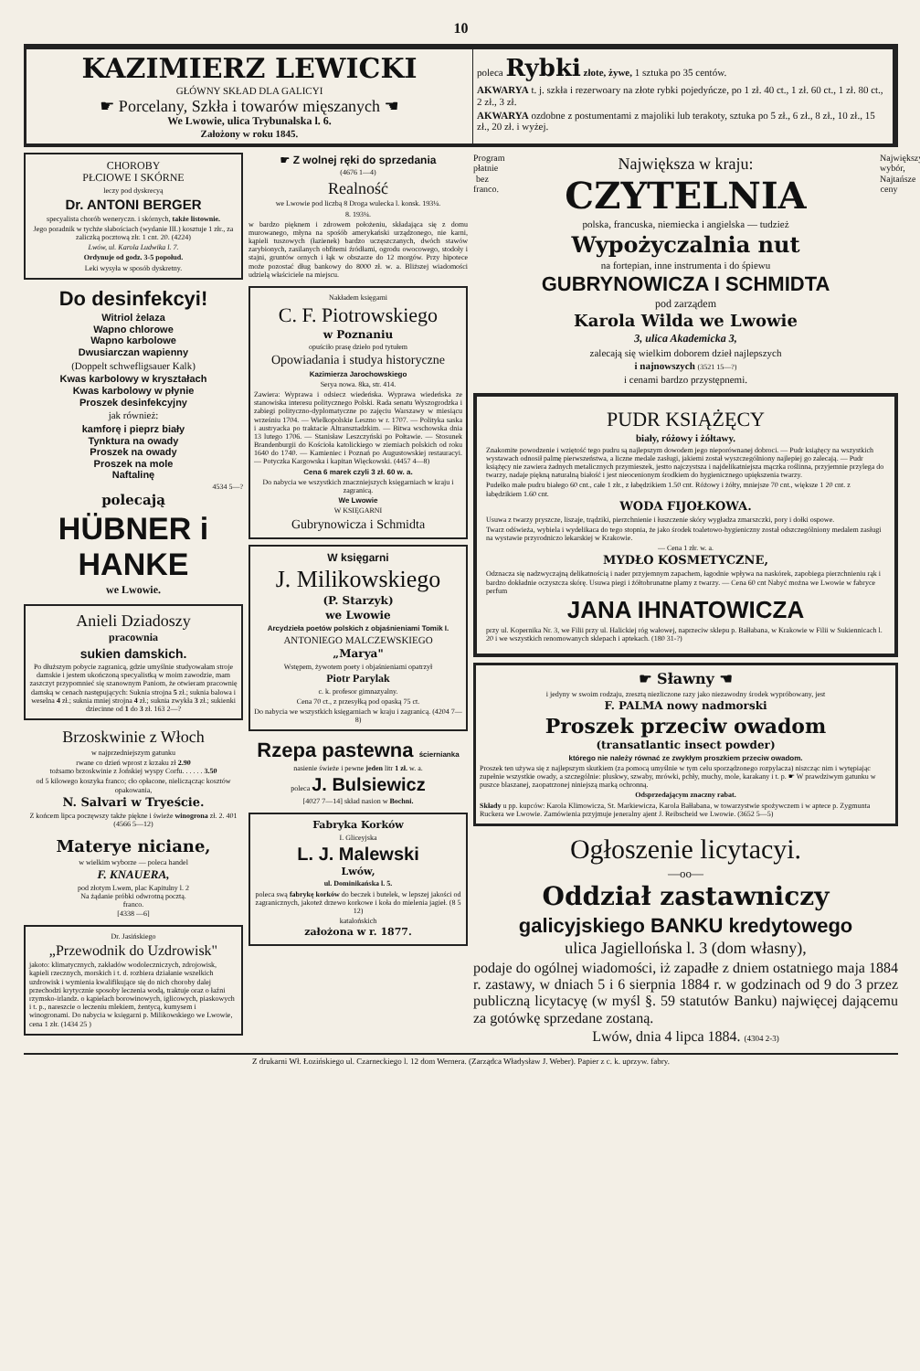10
KAZIMIERZ LEWICKI
GŁÓWNY SKŁAD DLA GALICYI
☛ Porcelany, Szkła i towarów mięszanych ☚
We Lwowie, ulica Trybunalska l. 6.
Założony w roku 1845.
poleca Rybki złote, żywe, 1 sztuka po 35 centów.
AKWARYA t. j. szkła i rezerwoary na złote rybki pojedyńcze, po 1 zł. 40 ct., 1 zł. 60 ct., 1 zł. 80 ct., 2 zł., 3 zł.
AKWARYA ozdobne z postumentami z majoliki lub terakoty, sztuka po 5 zł., 6 zł., 8 zł., 10 zł., 15 zł., 20 zł. i wyżej.
CHOROBY
PŁCIOWE I SKÓRNE
leczy pod dyskrecyą
Dr. ANTONI BERGER
specyalista chorób weneryczn. i skórnych, także listownie.
Jego poradnik w tychże słabościach (wydanie III.) kosztuje 1 złr., za zaliczką pocztową złr. 1 cnt. 20. (4224)
Lwów, ul. Karola Ludwika l. 7.
Ordynuje od godz. 3-5 popołud.
Leki wysyła w sposób dyskretny.
Do desinfekcyi!
Witriol żelaza
Wapno chlorowe
Wapno karbolowe
Dwusiarczan wapienny
(Doppelt schwefligsauer Kalk)
Kwas karbolowy w kryształach
Kwas karbolowy w płynie
Proszek desinfekcyjny
jak również:
kamforę i pieprz biały
Tynktura na owady
Proszek na owady
Proszek na mole
Naftalinę
4534 5—?
polecają
HÜBNER i HANKE
we Lwowie.
Anieli Dziadoszy
pracownia
sukien damskich.
Po dłuższym pobycie zagranicą, gdzie umyślnie studyowałam stroje damskie i jestem ukończoną specyalistką w moim zawodzie, mam zaszczyt przypomnieć się szanownym Paniom, że otwieram pracownię damską w cenach następujących: Suknia strojna 5 zł.; suknia balowa i weselna 4 zł.; suknia mniej strojna 4 zł.; suknia zwykła 3 zł.; sukienki dziecinne od 1 do 3 zł. 163 2—?
Brzoskwinie z Włoch
w najprzedniejszym gatunku
rwane co dzień wprost z krzaku zł 2.90
tożsamo brzoskwinie z Jońskiej wyspy Corfu. . . . . . 3.50
od 5 kilowego koszyka franco; cło opłacone, nieliczącząc kosztów opakowania,
N. Salvari w Tryeście.
Z końcem lipca poczęwszy także piękne i świeże winogrona zł. 2. 401 (4566 5—12)
Materye niciane,
w wielkim wyborze — poleca handel
F. KNAUERA,
pod złotym Lwem, plac Kapitulny l. 2
Na żądanie próbki odwrotną pocztą.
franco.
[4338 —6]
Dr. Jasińskiego
„Przewodnik do Uzdrowisk"
jakoto: klimatycznych, zakładów wodoleczniczych, zdrojowisk, kąpieli rzecznych, morskich i t. d. rozbiera działanie wszelkich uzdrowisk i wymienia kwalifikujące się do nich choroby dalej przechodzi krytycznie sposoby leczenia wodą, traktuje oraz o łaźni rzymsko-irlandz. o kąpielach borowinowych, iglicowych, piaskowych i t. p., nareszcie o leczeniu mlekiem, żentycą, kumysem i winogronami. Do nabycia w księgarni p. Milikowskiego we Lwowie, cena 1 złr. (1434 25 )
☛ Z wolnej ręki do sprzedania
(4676 1—4)
Realność
we Lwowie pod liczbą 8 Droga wulecka l. konsk. 193¼.
8. 193¼.
w bardzo pięknem i zdrowem położeniu, składająca się z domu murowanego, młyna na spośób amerykański urządzonego, nie karni, kąpieli tuszowych (łazienek) bardzo uczęszczanych, dwóch stawów zarybionych, zasilanych obfitemi źródłami, ogrodu owocowego, stodoły i stajni, gruntów ornych i łąk w obszarze do 12 morgów. Przy hipotece może pozostać dług bankowy do 8000 zł. w. a. Bliższej wiadomości udzielą właściciele na miejscu.
Nakładem księgarni
C. F. Piotrowskiego
w Poznaniu
opuściło prasę dzieło pod tytułem
Opowiadania i studya historyczne
Kazimierza Jarochowskiego
Serya nowa. 8ka, str. 414.
Zawiera: Wyprawa i odsiecz wiedeńska. Wyprawa wiedeńska ze stanowiska interesu politycznego Polski. Rada senatu Wyszogrodzka i zabiegi polityczno-dyplomatyczne po zajęciu Warszawy w miesiącu wrześniu 1704. — Wielkopolskie Leszno w r. 1707. — Polityka saska i austryacka po traktacie Altransztadzkim. — Bitwa wschowska dnia 13 lutego 1706. — Stanisław Leszczyński po Połtawie. — Stosunek Brandenburgii do Kościoła katolickiego w ziemiach polskich od roku 1640 do 1740. — Kamieniec i Poznań po Augustowskiej restauracyi. — Potyczka Kargowska i kapitan Więckowski. (4457 4—8)
Cena 6 marek czyli 3 zł. 60 w. a.
Do nabycia we wszystkich znaczniejszych księgarniach w kraju i zagranicą.
We Lwowie
W KSIĘGARNI
Gubrynowicza i Schmidta
W księgarni
J. Milikowskiego
(P. Starzyk)
we Lwowie
Arcydzieła poetów polskich z objaśnieniami Tomik I.
ANTONIEGO MALCZEWSKIEGO
„Marya"
Wstępem, żywotem poety i objaśnieniami opatrzył
Piotr Parylak
c. k. profesor gimnazyalny.
Cena 70 ct., z przesyłką pod opaską 75 ct.
Do nabycia we wszystkich księgarniach w kraju i zagranicą. (4204 7—8)
Rzepa pastewna ściernianka
nasienie świeże i pewne jeden litr 1 zł. w. a.
poleca J. Bulsiewicz
[4027 7—14] skład nasion w Bochni.
Fabryka Korków
I. Gliceyjska
L. J. Malewski
Lwów,
ul. Dominikańska l. 5.
poleca swą fabrykę korków do beczek i butelek, w lepszej jakości od zagranicznych, jakoteż drzewo korkowe i koła do mielenia jagieł. (8 5 12)
katalońskich
założona w r. 1877.
Program płatnie bez franco.
Największa w kraju:
CZYTELNIA
polska, francuska, niemiecka i angielska — tudzież
Wypożyczalnia nut
na fortepian, inne instrumenta i do śpiewu
GUBRYNOWICZA I SCHMIDTA
pod zarządem
Karola Wilda we Lwowie
3, ulica Akademicka 3,
zalecają się wielkim doborem dzieł najlepszych
i najnowszych (3521 15—?)
i cenami bardzo przystępnemi.
Największy wybór, Najtańsze ceny
PUDR KSIĄŻĘCY
biały, różowy i żółtawy.
Znakomite powodzenie i wziętość tego pudru są najlepszym dowodem jego nieporównanej dobroci. — Pudr książęcy na wszystkich wystawach odnosił palmę pierwszeństwa, a liczne medale zasługi, jakiemi został wyszczególniony najlepiej go zalecają. — Pudr książęcy nie zawiera żadnych metalicznych przymieszek, jestto najczystsza i najdelikatniejsza mączka roślinna, przyjemnie przylega do twarzy, nadaje piękną naturalną białość i jest nieocenionym środkiem do hygienicznego upiększenia twarzy.
Pudełko małe pudru białego 60 cnt., całe 1 złr., z łabędzikiem 1.50 cnt. Różowy i żółty, mniejsze 70 cnt., większe 1 20 cnt. z łabędzikiem 1.60 cnt.
WODA FIJOŁKOWA.
Usuwa z twarzy pryszcze, liszaje, trądziki, pierzchnienie i łuszczenie skóry wygładza zmarszczki, pory i dołki ospowe.
Twarz odświeża, wybiela i wydelikaca do tego stopnia, że jako środek toaletowo-hygieniczny został odszczególniony medalem zasługi na wystawie przyrodniczo lekarskiej w Krakowie.
— Cena 1 złr. w. a.
MYDŁO KOSMETYCZNE,
Odznacza się nadzwyczajną delikatnością i nader przyjemnym zapachem, łagodnie wpływa na naskórek, zapobiega pierzchnieniu rąk i bardzo dokładnie oczyszcza skórę. Usuwa piegi i żółtobrunatne plamy z twarzy. — Cena 60 cnt Nabyć można we Lwowie w fabryce perfum
JANA IHNATOWICZA
przy ul. Kopernika Nr. 3, we Filii przy ul. Halickiej róg wałowej, naprzeciw sklepu p. Bałłabana, w Krakowie w Filii w Sukiennicach l. 20 i we wszystkich renomowanych sklepach i aptekach. (180 31-?)
☛ Sławny ☚
i jedyny w swoim rodzaju, zresztą niezliczone razy jako niezawodny środek wypróbowany, jest
F. PALMA nowy nadmorski
Proszek przeciw owadom
(transatlantic insect powder)
którego nie należy równać ze zwykłym proszkiem przeciw owadom.
Proszek ten używa się z najlepszym skutkiem (za pomocą umyślnie w tym celu sporządzonego rozpylacza) niszcząc nim i wytępiając zupełnie wszystkie owady, a szczególnie: pluskwy, szwaby, mrówki, pchły, muchy, mole, karakany i t. p. ☛ W prawdziwym gatunku w puszce blaszanej, zaopatrzonej niniejszą marką ochronną.
Odsprzedającym znaczny rabat.
Składy u pp. kupców: Karola Klimowicza, St. Markiewicza, Karola Bałłabana, w towarzystwie spożywczem i w aptece p. Zygmunta Ruckera we Lwowie. Zamówienia przyjmuje jeneralny ajent J. Reibscheid we Lwowie. (3652 5—5)
Ogłoszenie licytacyi.
—oo—
Oddział zastawniczy
galicyjskiego BANKU kredytowego
ulica Jagiellońska l. 3 (dom własny),
podaje do ogólnej wiadomości, iż zapadłe z dniem ostatniego maja 1884 r. zastawy, w dniach 5 i 6 sierpnia 1884 r. w godzinach od 9 do 3 przez publiczną licytacyę (w myśl §. 59 statutów Banku) najwięcej dającemu za gotówkę sprzedane zostaną.
Lwów, dnia 4 lipca 1884. (4304 2-3)
Z drukarni Wł. Łozińskiego ul. Czarneckiego l. 12 dom Wernera. (Zarządca Władysław J. Weber). Papier z c. k. uprzyw. fabry.